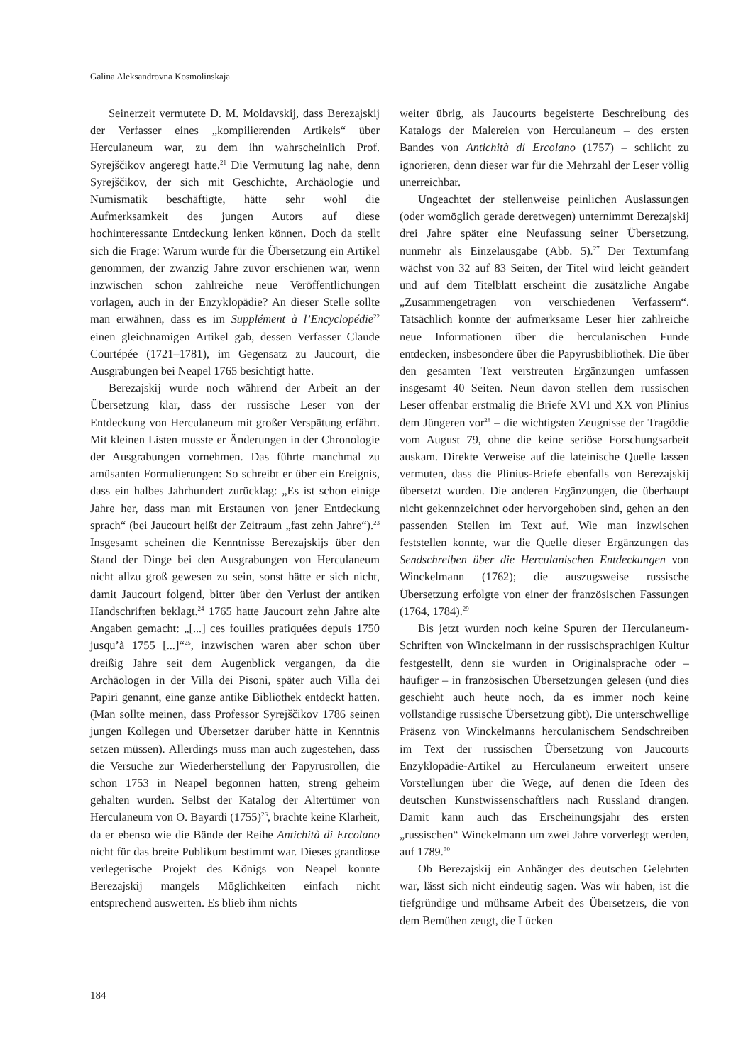Galina Aleksandrovna Kosmolinskaja
Seinerzeit vermutete D. M. Moldavskij, dass Berezajskij der Verfasser eines „kompilierenden Artikels“ über Herculaneum war, zu dem ihn wahrscheinlich Prof. Syrejščikov angeregt hatte.<sup>21</sup> Die Vermutung lag nahe, denn Syrejščikov, der sich mit Geschichte, Archäologie und Numismatik beschäftigte, hätte sehr wohl die Aufmerksamkeit des jungen Autors auf diese hochinteressante Entdeckung lenken können. Doch da stellt sich die Frage: Warum wurde für die Übersetzung ein Artikel genommen, der zwanzig Jahre zuvor erschienen war, wenn inzwischen schon zahlreiche neue Veröffentlichungen vorlagen, auch in der Enzyklopädie? An dieser Stelle sollte man erwähnen, dass es im Supplément à l’Encyclopédie<sup>22</sup> einen gleichnamigen Artikel gab, dessen Verfasser Claude Courtépée (1721–1781), im Gegensatz zu Jaucourt, die Ausgrabungen bei Neapel 1765 besichtigt hatte.
Berezajskij wurde noch während der Arbeit an der Übersetzung klar, dass der russische Leser von der Entdeckung von Herculaneum mit großer Verspätung erfährt. Mit kleinen Listen musste er Änderungen in der Chronologie der Ausgrabungen vornehmen. Das führte manchmal zu amüsanten Formulierungen: So schreibt er über ein Ereignis, dass ein halbes Jahrhundert zurücklag: „Es ist schon einige Jahre her, dass man mit Erstaunen von jener Entdeckung sprach“ (bei Jaucourt heißt der Zeitraum „fast zehn Jahre“).<sup>23</sup> Insgesamt scheinen die Kenntnisse Berezajskijs über den Stand der Dinge bei den Ausgrabungen von Herculaneum nicht allzu groß gewesen zu sein, sonst hätte er sich nicht, damit Jaucourt folgend, bitter über den Verlust der antiken Handschriften beklagt.<sup>24</sup> 1765 hatte Jaucourt zehn Jahre alte Angaben gemacht: „[...] ces fouilles pratiquées depuis 1750 jusqu’à 1755 [...]“<sup>25</sup>, inzwischen waren aber schon über dreißig Jahre seit dem Augenblick vergangen, da die Archäologen in der Villa dei Pisoni, später auch Villa dei Papiri genannt, eine ganze antike Bibliothek entdeckt hatten. (Man sollte meinen, dass Professor Syrejščikov 1786 seinen jungen Kollegen und Übersetzer darüber hätte in Kenntnis setzen müssen). Allerdings muss man auch zugestehen, dass die Versuche zur Wiederherstellung der Papyrusrollen, die schon 1753 in Neapel begonnen hatten, streng geheim gehalten wurden. Selbst der Katalog der Altertümer von Herculaneum von O. Bayardi (1755)<sup>26</sup>, brachte keine Klarheit, da er ebenso wie die Bände der Reihe Antichità di Ercolano nicht für das breite Publikum bestimmt war. Dieses grandiose verlegerische Projekt des Königs von Neapel konnte Berezajskij mangels Möglichkeiten einfach nicht entsprechend auswerten. Es blieb ihm nichts
weiter übrig, als Jaucourts begeisterte Beschreibung des Katalogs der Malereien von Herculaneum – des ersten Bandes von Antichità di Ercolano (1757) – schlicht zu ignorieren, denn dieser war für die Mehrzahl der Leser völlig unerreichbar.
Ungeachtet der stellenweise peinlichen Auslassungen (oder womöglich gerade deretwegen) unternimmt Berezajskij drei Jahre später eine Neufassung seiner Übersetzung, nunmehr als Einzelausgabe (Abb. 5).<sup>27</sup> Der Textumfang wächst von 32 auf 83 Seiten, der Titel wird leicht geändert und auf dem Titelblatt erscheint die zusätzliche Angabe „Zusammengetragen von verschiedenen Verfassern“. Tatsächlich konnte der aufmerksame Leser hier zahlreiche neue Informationen über die herculanischen Funde entdecken, insbesondere über die Papyrusbibliothek. Die über den gesamten Text verstreuten Ergänzungen umfassen insgesamt 40 Seiten. Neun davon stellen dem russischen Leser offenbar erstmalig die Briefe XVI und XX von Plinius dem Jüngeren vor<sup>28</sup> – die wichtigsten Zeugnisse der Tragödie vom August 79, ohne die keine seriöse Forschungsarbeit auskam. Direkte Verweise auf die lateinische Quelle lassen vermuten, dass die Plinius-Briefe ebenfalls von Berezajskij übersetzt wurden. Die anderen Ergänzungen, die überhaupt nicht gekennzeichnet oder hervorgehoben sind, gehen an den passenden Stellen im Text auf. Wie man inzwischen feststellen konnte, war die Quelle dieser Ergänzungen das Sendschreiben über die Herculanischen Entdeckungen von Winckelmann (1762); die auszugsweise russische Übersetzung erfolgte von einer der französischen Fassungen (1764, 1784).<sup>29</sup>
Bis jetzt wurden noch keine Spuren der Herculaneum-Schriften von Winckelmann in der russischsprachigen Kultur festgestellt, denn sie wurden in Originalsprache oder – häufiger – in französischen Übersetzungen gelesen (und dies geschieht auch heute noch, da es immer noch keine vollständige russische Übersetzung gibt). Die unterschwellige Präsenz von Winckelmanns herculanischem Sendschreiben im Text der russischen Übersetzung von Jaucourts Enzyklopädie-Artikel zu Herculaneum erweitert unsere Vorstellungen über die Wege, auf denen die Ideen des deutschen Kunstwissenschaftlers nach Russland drangen. Damit kann auch das Erscheinungsjahr des ersten „russischen“ Winckelmann um zwei Jahre vorverlegt werden, auf 1789.<sup>30</sup>
Ob Berezajskij ein Anhänger des deutschen Gelehrten war, lässt sich nicht eindeutig sagen. Was wir haben, ist die tiefgründige und mühsame Arbeit des Übersetzers, die von dem Bemühen zeugt, die Lücken
184